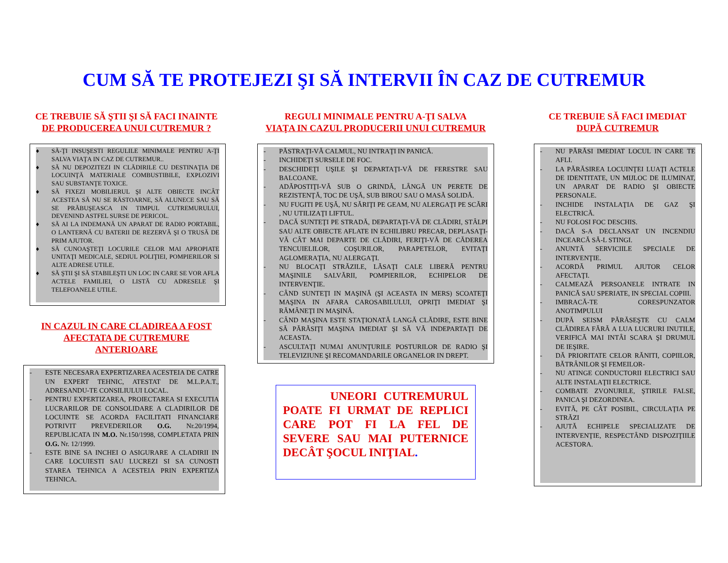CUM SĂ TE PROTEJEZI ŞI SĂ INTERVII ÎN CAZ DE CUTREMUR
CE TREBUIE SĂ ŞTII ŞI SĂ FACI INAINTE
DE PRODUCEREA UNUI CUTREMUR ?
♦ SĂ-ŢI INSUŞESTI REGULILE MINIMALE PENTRU A-ŢI SALVA VIAŢA IN CAZ DE CUTREMUR..
♦ SĂ NU DEPOZITEZI IN CLĂDIRILE CU DESTINAŢIA DE LOCUINŢĂ MATERIALE COMBUSTIBILE, EXPLOZIVI SAU SUBSTANŢE TOXICE.
♦ SĂ FIXEZI MOBILIERUL ŞI ALTE OBIECTE INCÂT ACESTEA SĂ NU SE RĂSTOARNE, SĂ ALUNECE SAU SĂ SE PRĂBUŞEASCA IN TIMPUL CUTREMURULUI, DEVENIND ASTFEL SURSE DE PERICOL.
♦ SĂ AI LA INDEMANĂ UN APARAT DE RADIO PORTABIL, O LANTERNĂ CU BATERII DE REZERVĂ ŞI O TRUSĂ DE PRIM AJUTOR.
♦ SĂ CUNOAŞTEŢI LOCURILE CELOR MAI APROPIATE UNITAŢI MEDICALE, SEDIUL POLIŢIEI, POMPIERILOR SI ALTE ADRESE UTILE.
♦ SĂ ŞTII ŞI SĂ STABILEŞTI UN LOC IN CARE SE VOR AFLA ACTELE FAMILIEI, O LISTĂ CU ADRESELE ŞI TELEFOANELE UTILE.
IN CAZUL IN CARE CLADIREA A FOST
AFECTATA DE CUTREMURE
ANTERIOARE
- ESTE NECESARA EXPERTIZAREA ACESTEIA DE CATRE UN EXPERT TEHNIC, ATESTAT DE M.L.P.A.T., ADRESANDU-TE CONSILIULUI LOCAL.
- PENTRU EXPERTIZAREA, PROIECTAREA SI EXECUTIA LUCRARILOR DE CONSOLIDARE A CLADIRILOR DE LOCUINTE SE ACORDA FACILITATI FINANCIARE POTRIVIT PREVEDERILOR O.G. Nr.20/1994, REPUBLICATA IN M.O. Nr.150/1998, COMPLETATA PRIN O.G. Nr. 12/1999.
- ESTE BINE SA INCHEI O ASIGURARE A CLADIRII IN CARE LOCUIESTI SAU LUCREZI SI SA CUNOSTI STAREA TEHNICA A ACESTEIA PRIN EXPERTIZA TEHNICA.
REGULI MINIMALE PENTRU A-ŢI SALVA
VIAŢA IN CAZUL PRODUCERII UNUI CUTREMUR
- PĂSTRAŢI-VĂ CALMUL, NU INTRAŢI IN PANICĂ.
- INCHIDEŢI SURSELE DE FOC.
- DESCHIDEŢI UŞILE ŞI DEPARTAŢI-VĂ DE FERESTRE SAU BALCOANE.
- ADĂPOSTIŢI-VĂ SUB O GRINDĂ, LÂNGĂ UN PERETE DE REZISTENŢĂ, TOC DE UŞĂ, SUB BIROU SAU O MASĂ SOLIDĂ.
- NU FUGITI PE UŞĂ, NU SĂRIŢI PE GEAM, NU ALERGAŢI PE SCĂRI , NU UTILIZAŢI LIFTUL.
- DACĂ SUNTEŢI PE STRADĂ, DEPARTAŢI-VĂ DE CLĂDIRI, STÂLPI SAU ALTE OBIECTE AFLATE IN ECHILIBRU PRECAR, DEPLASAŢI-VĂ CÂT MAI DEPARTE DE CLĂDIRI, FERIŢI-VĂ DE CĂDEREA TENCUIELILOR, COŞURILOR, PARAPETELOR, EVITAŢI AGLOMERAŢIA, NU ALERGAŢI.
- NU BLOCAŢI STRĂZILE, LĂSAŢI CALE LIBERĂ PENTRU MAŞINILE SALVĂRII, POMPIERILOR, ECHIPELOR DE INTERVENŢIE.
- CÂND SUNTEŢI IN MAŞINĂ (ŞI ACEASTA IN MERS) SCOATEŢI MAŞINA IN AFARA CAROSABILULUI, OPRIŢI IMEDIAT ŞI RĂMÂNEŢI IN MAŞINĂ.
- CÂND MAŞINA ESTE STAŢIONATĂ LANGĂ CLĂDIRE, ESTE BINE SĂ PĂRĂSIŢI MAŞINA IMEDIAT ŞI SĂ VĂ INDEPARTAŢI DE ACEASTA.
- ASCULTAŢI NUMAI ANUNŢURILE POSTURILOR DE RADIO ŞI TELEVIZIUNE ŞI RECOMANDARILE ORGANELOR IN DREPT.
UNEORI CUTREMURUL POATE FI URMAT DE REPLICI CARE POT FI LA FEL DE SEVERE SAU MAI PUTERNICE DECÂT ŞOCUL INIŢIAL.
CE TREBUIE SĂ FACI IMEDIAT
DUPĂ CUTREMUR
- NU PĂRĂSI IMEDIAT LOCUL IN CARE TE AFLI.
- LA PĂRĂSIREA LOCUINŢEI LUAŢI ACTELE DE IDENTITATE, UN MIJLOC DE ILUMINAT, UN APARAT DE RADIO ŞI OBIECTE PERSONALE.
- INCHIDE INSTALAŢIA DE GAZ ŞI ELECTRICĂ.
- NU FOLOSI FOC DESCHIS.
- DACĂ S-A DECLANSAT UN INCENDIU INCEARCĂ SĂ-L STINGI.
- ANUNTĂ SERVICIILE SPECIALE DE INTERVENŢIE.
- ACORDĂ PRIMUL AJUTOR CELOR AFECTAŢI.
- CALMEAZĂ PERSOANELE INTRATE IN PANICĂ SAU SPERIATE, IN SPECIAL COPIII.
- IMBRACĂ-TE CORESPUNZATOR ANOTIMPULUI
- DUPĂ SEISM PĂRĂSEŞTE CU CALM CLĂDIREA FĂRĂ A LUA LUCRURI INUTILE, VERIFICĂ MAI INTÂI SCARA ŞI DRUMUL DE IEŞIRE.
- DĂ PRIORITATE CELOR RĂNITI, COPIILOR, BĂTRÂNILOR ŞI FEMEILOR-
- NU ATINGE CONDUCTORII ELECTRICI SAU ALTE INSTALAŢII ELECTRICE.
- COMBATE ZVONURILE, ŞTIRILE FALSE, PANICA ŞI DEZORDINEA.
- EVITĂ, PE CÂT POSIBIL, CIRCULAŢIA PE STRĂZI
- AJUTĂ ECHIPELE SPECIALIZATE DE INTERVENŢIE, RESPECTÂND DISPOZIŢIILE ACESTORA.